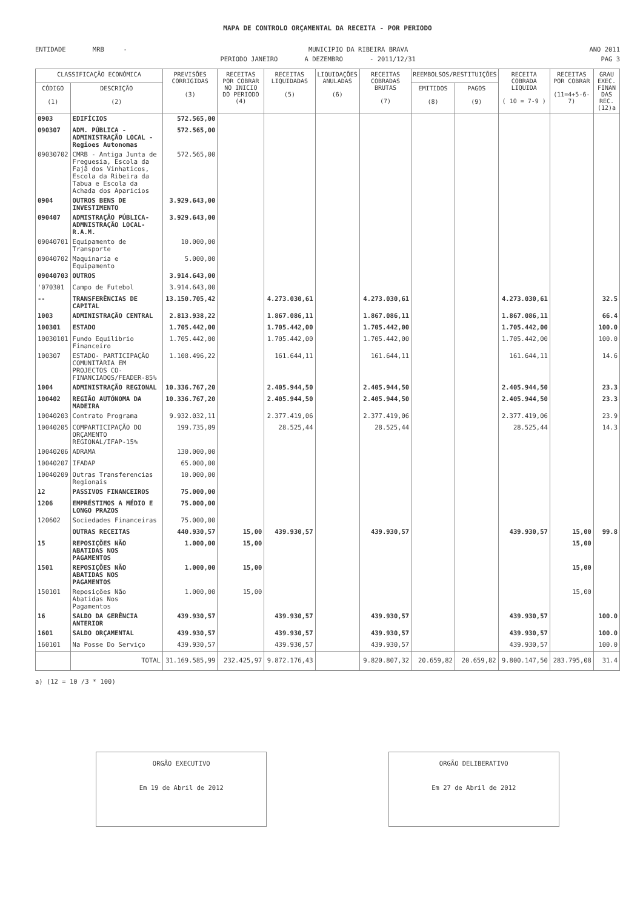MAPA DE CONTROLO ORÇAMENTAL DA RECEITA - POR PERIODO
ENTIDADE MRB - MUNICIPIO DA RIBEIRA BRAVA ANO 2011
PERIODO JANEIRO A DEZEMBRO - 2011/12/31 PAG 3
| CLASSIFICAÇÃO ECONÓMICA | | PREVISÕES CORRIGIDAS (3) | RECEITAS POR COBRAR NO INICIO DO PERIODO (4) | RECEITAS LIQUIDADAS (5) | LIQUIDAÇÕES ANULADAS (6) | RECEITAS COBRADAS BRUTAS (7) | REEMBOLSOS/RESTITUIÇÕES | | RECEITA COBRADA LIQUIDA ( 10 = 7-9 ) | RECEITAS POR COBRAR (11=4+5-6-7) | GRAU EXEC. FINAN DAS REC. (12)a |
| --- | --- | --- | --- | --- | --- | --- | --- | --- | --- | --- | --- |
| CÓDIGO (1) | DESCRIÇÃO (2) | | | | | | EMITIDOS (8) | PAGOS (9) | | | |
| 0903 | EDIFÍCIOS | 572.565,00 | | | | | | | | | |
| 090307 | ADM. PÚBLICA - ADMINISTRAÇÃO LOCAL - Regioes Autonomas | 572.565,00 | | | | | | | | | |
| 09030702 | CMRB - Antiga Junta de Freguesia, Escola da Fajã dos Vinhaticos, Escola da Ribeira da Tabua e Escola da Achada dos Aparicios | 572.565,00 | | | | | | | | | |
| 0904 | OUTROS BENS DE INVESTIMENTO | 3.929.643,00 | | | | | | | | | |
| 090407 | ADMISTRAÇÃO PÚBLICA-ADMNISTRAÇÃO LOCAL- R.A.M. | 3.929.643,00 | | | | | | | | | |
| 09040701 | Equipamento de Transporte | 10.000,00 | | | | | | | | | |
| 09040702 | Maquinaria e Equipamento | 5.000,00 | | | | | | | | | |
| 09040703 | OUTROS | 3.914.643,00 | | | | | | | | | |
| '070301 | Campo de Futebol | 3.914.643,00 | | | | | | | | | |
| -- | TRANSFERÊNCIAS DE CAPITAL | 13.150.705,42 | | 4.273.030,61 | | 4.273.030,61 | | | 4.273.030,61 | | 32.5 |
| 1003 | ADMINISTRAÇÃO CENTRAL | 2.813.938,22 | | 1.867.086,11 | | 1.867.086,11 | | | 1.867.086,11 | | 66.4 |
| 100301 | ESTADO | 1.705.442,00 | | 1.705.442,00 | | 1.705.442,00 | | | 1.705.442,00 | | 100.0 |
| 10030101 | Fundo Equilibrio Financeiro | 1.705.442,00 | | 1.705.442,00 | | 1.705.442,00 | | | 1.705.442,00 | | 100.0 |
| 100307 | ESTADO- PARTICIPAÇÃO COMUNITÀRIA EM PROJECTOS CO-FINANCIADOS/FEADER-85% | 1.108.496,22 | | 161.644,11 | | 161.644,11 | | | 161.644,11 | | 14.6 |
| 1004 | ADMINISTRAÇÃO REGIONAL | 10.336.767,20 | | 2.405.944,50 | | 2.405.944,50 | | | 2.405.944,50 | | 23.3 |
| 100402 | REGIÃO AUTÓNOMA DA MADEIRA | 10.336.767,20 | | 2.405.944,50 | | 2.405.944,50 | | | 2.405.944,50 | | 23.3 |
| 10040203 | Contrato Programa | 9.932.032,11 | | 2.377.419,06 | | 2.377.419,06 | | | 2.377.419,06 | | 23.9 |
| 10040205 | COMPARTICIPAÇÃO DO ORÇAMENTO REGIONAL/IFAP-15% | 199.735,09 | | 28.525,44 | | 28.525,44 | | | 28.525,44 | | 14.3 |
| 10040206 | ADRAMA | 130.000,00 | | | | | | | | | |
| 10040207 | IFADAP | 65.000,00 | | | | | | | | | |
| 10040209 | Outras Transferencias Regionais | 10.000,00 | | | | | | | | | |
| 12 | PASSIVOS FINANCEIROS | 75.000,00 | | | | | | | | | |
| 1206 | EMPRÉSTIMOS A MÉDIO E LONGO PRAZOS | 75.000,00 | | | | | | | | | |
| 120602 | Sociedades Financeiras | 75.000,00 | | | | | | | | | |
| | OUTRAS RECEITAS | 440.930,57 | 15,00 | 439.930,57 | | 439.930,57 | | | 439.930,57 | 15,00 | 99.8 |
| 15 | REPOSIÇÕES NÃO ABATIDAS NOS PAGAMENTOS | 1.000,00 | 15,00 | | | | | | | 15,00 | |
| 1501 | REPOSIÇÕES NÃO ABATIDAS NOS PAGAMENTOS | 1.000,00 | 15,00 | | | | | | | 15,00 | |
| 150101 | Reposições Não Abatidas Nos Pagamentos | 1.000,00 | 15,00 | | | | | | | 15,00 | |
| 16 | SALDO DA GERÊNCIA ANTERIOR | 439.930,57 | | 439.930,57 | | 439.930,57 | | | 439.930,57 | | 100.0 |
| 1601 | SALDO ORÇAMENTAL | 439.930,57 | | 439.930,57 | | 439.930,57 | | | 439.930,57 | | 100.0 |
| 160101 | Na Posse Do Serviço | 439.930,57 | | 439.930,57 | | 439.930,57 | | | 439.930,57 | | 100.0 |
| | TOTAL | 31.169.585,99 | 232.425,97 | 9.872.176,43 | | 9.820.807,32 | 20.659,82 | 20.659,82 | 9.800.147,50 | 283.795,08 | 31.4 |
a) (12 = 10 /3 * 100)
ORGÃO EXECUTIVO
Em 19 de Abril de 2012
ORGÃO DELIBERATIVO
Em 27 de Abril de 2012